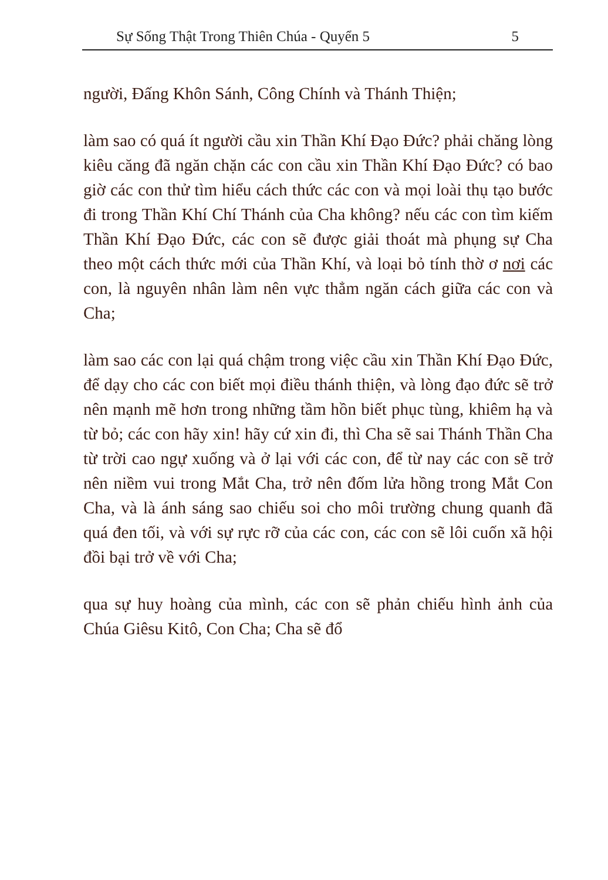Sự Sống Thật Trong Thiên Chúa - Quyển 5 5
người, Đấng Khôn Sánh, Công Chính và Thánh Thiện;
làm sao có quá ít người cầu xin Thần Khí Đạo Đức? phải chăng lòng kiêu căng đã ngăn chặn các con cầu xin Thần Khí Đạo Đức? có bao giờ các con thử tìm hiểu cách thức các con và mọi loài thụ tạo bước đi trong Thần Khí Chí Thánh của Cha không? nếu các con tìm kiếm Thần Khí Đạo Đức, các con sẽ được giải thoát mà phụng sự Cha theo một cách thức mới của Thần Khí, và loại bỏ tính thờ ơ nơi các con, là nguyên nhân làm nên vực thẳm ngăn cách giữa các con và Cha;
làm sao các con lại quá chậm trong việc cầu xin Thần Khí Đạo Đức, để dạy cho các con biết mọi điều thánh thiện, và lòng đạo đức sẽ trở nên mạnh mẽ hơn trong những tầm hồn biết phục tùng, khiêm hạ và từ bỏ; các con hãy xin! hãy cứ xin đi, thì Cha sẽ sai Thánh Thần Cha từ trời cao ngự xuống và ở lại với các con, để từ nay các con sẽ trở nên niềm vui trong Mắt Cha, trở nên đốm lửa hồng trong Mắt Con Cha, và là ánh sáng sao chiếu soi cho môi trường chung quanh đã quá đen tối, và với sự rực rỡ của các con, các con sẽ lôi cuốn xã hội đồi bại trở về với Cha;
qua sự huy hoàng của mình, các con sẽ phản chiếu hình ảnh của Chúa Giêsu Kitô, Con Cha; Cha sẽ đổ